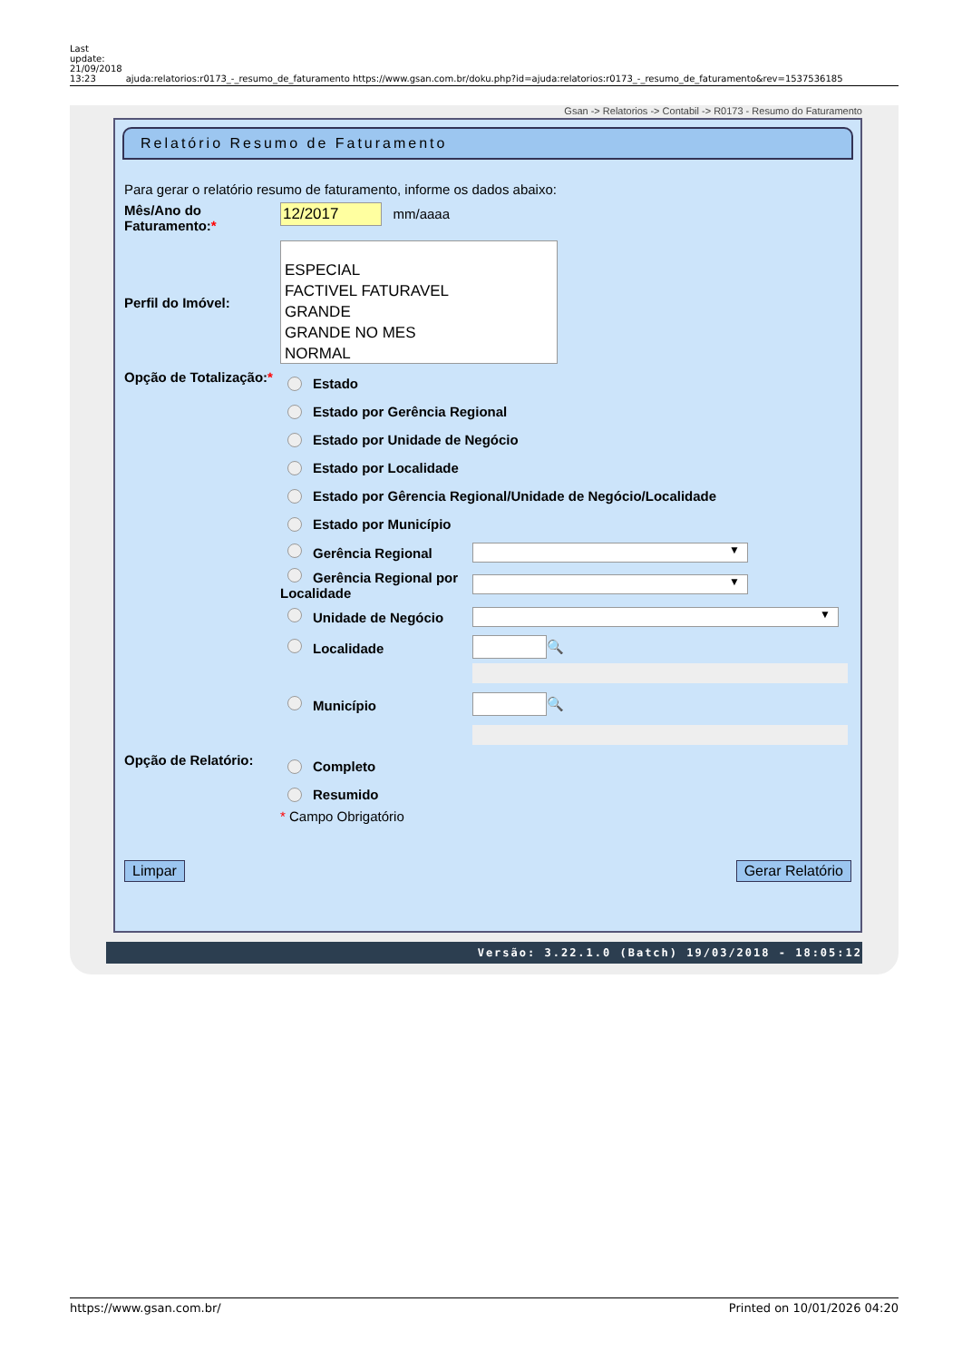Last
update:
21/09/2018
13:23 ajuda:relatorios:r0173_-_resumo_de_faturamento https://www.gsan.com.br/doku.php?id=ajuda:relatorios:r0173_-_resumo_de_faturamento&rev=1537536185
Gsan -> Relatorios -> Contabil -> R0173 - Resumo do Faturamento
Relatório Resumo de Faturamento
Para gerar o relatório resumo de faturamento, informe os dados abaixo:
Mês/Ano do Faturamento:*
12/2017 mm/aaaa
Perfil do Imóvel:
ESPECIAL
FACTIVEL FATURAVEL
GRANDE
GRANDE NO MES
NORMAL
Opção de Totalização:*
Estado
Estado por Gerência Regional
Estado por Unidade de Negócio
Estado por Localidade
Estado por Gêrencia Regional/Unidade de Negócio/Localidade
Estado por Município
Gerência Regional
▼
Gerência Regional por Localidade
▼
Unidade de Negócio
▼
Localidade 🔍
Município 🔍
Opção de Relatório:
Completo
Resumido
* Campo Obrigatório
Limpar Gerar Relatório
Versão: 3.22.1.0 (Batch) 19/03/2018 - 18:05:12
https://www.gsan.com.br/ Printed on 10/01/2026 04:20